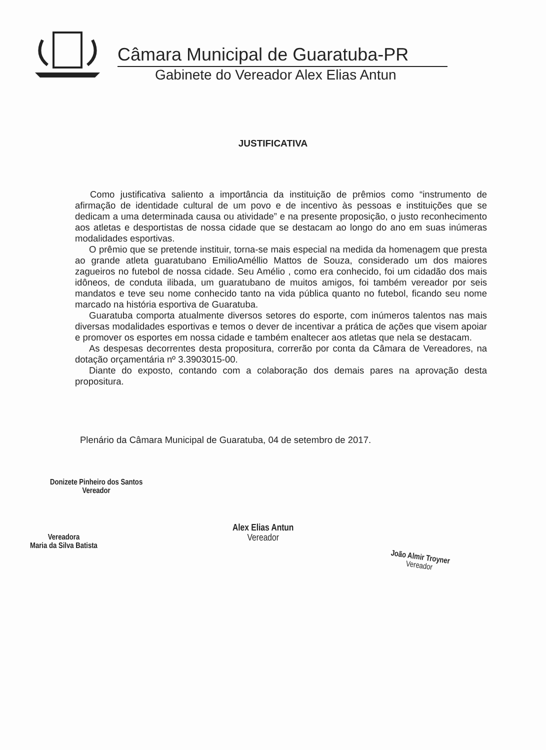Câmara Municipal de Guaratuba-PR
Gabinete do Vereador Alex Elias Antun
JUSTIFICATIVA
Como justificativa saliento a importância da instituição de prêmios como “instrumento de afirmação de identidade cultural de um povo e de incentivo às pessoas e instituições que se dedicam a uma determinada causa ou atividade” e na presente proposição, o justo reconhecimento aos atletas e desportistas de nossa cidade que se destacam ao longo do ano em suas inúmeras modalidades esportivas.
O prêmio que se pretende instituir, torna-se mais especial na medida da homenagem que presta ao grande atleta guaratubano EmilioAméllio Mattos de Souza, considerado um dos maiores zagueiros no futebol de nossa cidade. Seu Amélio , como era conhecido, foi um cidadão dos mais idôneos, de conduta ilibada, um guaratubano de muitos amigos, foi também vereador por seis mandatos e teve seu nome conhecido tanto na vida pública quanto no futebol, ficando seu nome marcado na história esportiva de Guaratuba.
Guaratuba comporta atualmente diversos setores do esporte, com inúmeros talentos nas mais diversas modalidades esportivas e temos o dever de incentivar a prática de ações que visem apoiar e promover os esportes em nossa cidade e também enaltecer aos atletas que nela se destacam.
As despesas decorrentes desta propositura, correrão por conta da Câmara de Vereadores, na dotação orçamentária nº 3.3903015-00.
Diante do exposto, contando com a colaboração dos demais pares na aprovação desta propositura.
Plenário da Câmara Municipal de Guaratuba, 04 de setembro de 2017.
Donizete Pinheiro dos Santos
Vereador
Vereadora
Maria da Silva Batista
Alex Elias Antun
Vereador
João Almir Troyner
Vereador